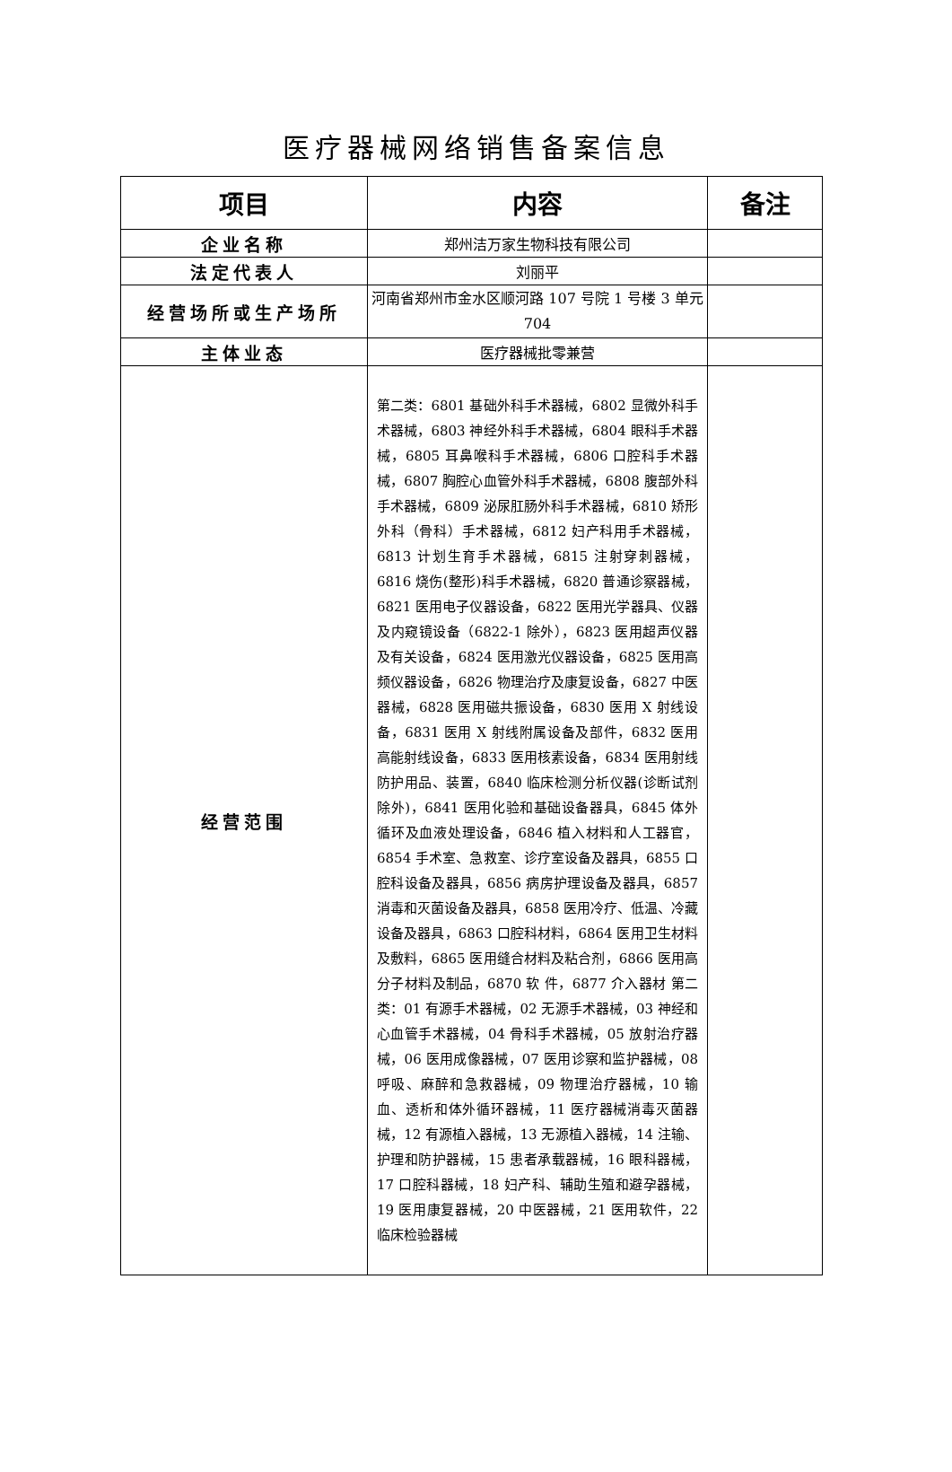医疗器械网络销售备案信息
| 项目 | 内容 | 备注 |
| --- | --- | --- |
| 企业名称 | 郑州洁万家生物科技有限公司 | |
| 法定代表人 | 刘丽平 | |
| 经营场所或生产场所 | 河南省郑州市金水区顺河路 107 号院 1 号楼 3 单元 704 | |
| 主体业态 | 医疗器械批零兼营 | |
| 经营范围 | 第二类：6801 基础外科手术器械，6802 显微外科手术器械，6803 神经外科手术器械，6804 眼科手术器械，6805 耳鼻喉科手术器械，6806 口腔科手术器械，6807 胸腔心血管外科手术器械，6808 腹部外科手术器械，6809 泌尿肛肠外科手术器械，6810 矫形外科（骨科）手术器械，6812 妇产科用手术器械，6813 计划生育手术器械，6815 注射穿刺器械，6816 烧伤(整形)科手术器械，6820 普通诊察器械，6821 医用电子仪器设备，6822 医用光学器具、仪器及内窥镜设备（6822-1 除外），6823 医用超声仪器及有关设备，6824 医用激光仪器设备，6825 医用高频仪器设备，6826 物理治疗及康复设备，6827 中医器械，6828 医用磁共振设备，6830 医用 X 射线设备，6831 医用 X 射线附属设备及部件，6832 医用高能射线设备，6833 医用核素设备，6834 医用射线防护用品、装置，6840 临床检测分析仪器(诊断试剂除外)，6841 医用化验和基础设备器具，6845 体外循环及血液处理设备，6846 植入材料和人工器官，6854 手术室、急救室、诊疗室设备及器具，6855 口腔科设备及器具，6856 病房护理设备及器具，6857 消毒和灭菌设备及器具，6858 医用冷疗、低温、冷藏设备及器具，6863 口腔科材料，6864 医用卫生材料及敷料，6865 医用缝合材料及粘合剂，6866 医用高分子材料及制品，6870 软 件，6877 介入器材 第二类：01 有源手术器械，02 无源手术器械，03 神经和心血管手术器械，04 骨科手术器械，05 放射治疗器械，06 医用成像器械，07 医用诊察和监护器械，08 呼吸、麻醉和急救器械，09 物理治疗器械，10 输血、透析和体外循环器械，11 医疗器械消毒灭菌器械，12 有源植入器械，13 无源植入器械，14 注输、护理和防护器械，15 患者承载器械，16 眼科器械，17 口腔科器械，18 妇产科、辅助生殖和避孕器械，19 医用康复器械，20 中医器械，21 医用软件，22 临床检验器械 | |